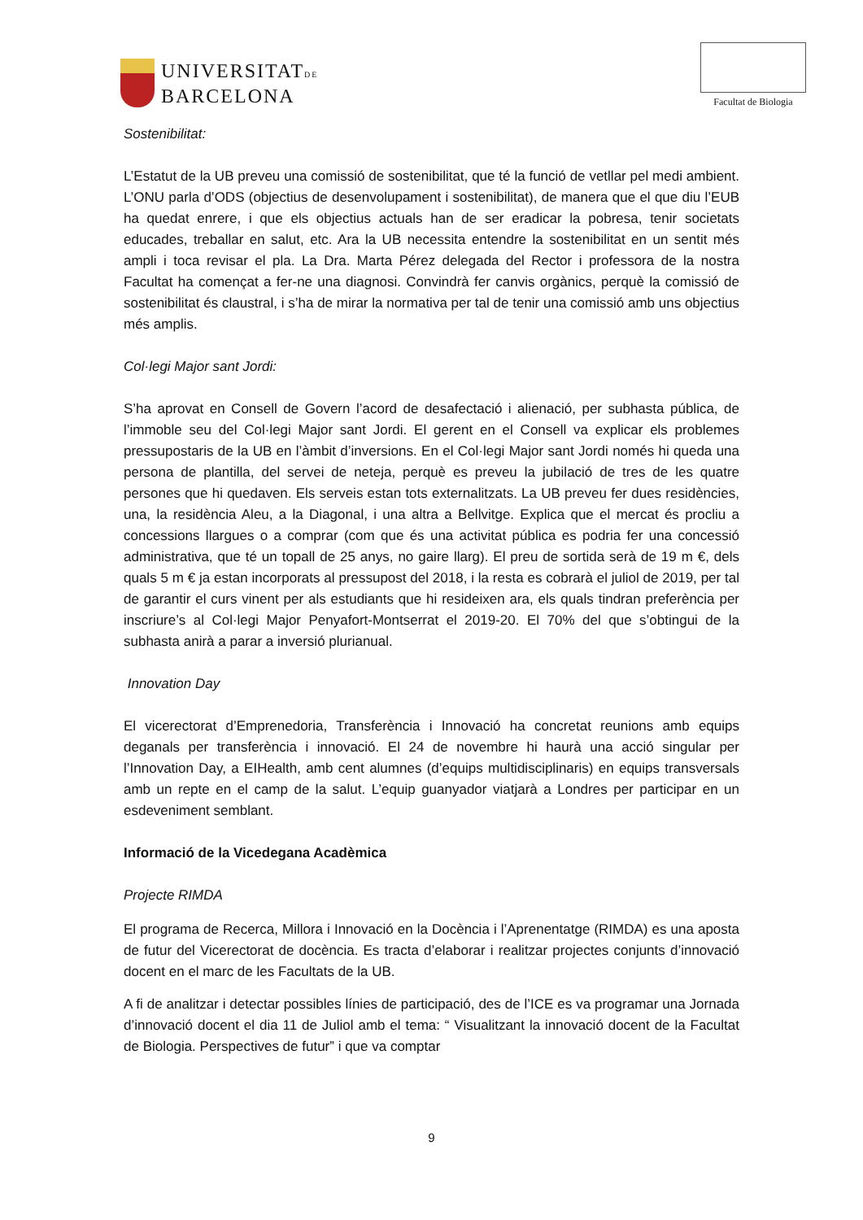UNIVERSITATDE
BARCELONA
Facultat de Biologia
Sostenibilitat:
L’Estatut de la UB preveu una comissió de sostenibilitat, que té la funció de vetllar pel medi ambient. L’ONU parla d’ODS (objectius de desenvolupament i sostenibilitat), de manera que el que diu l’EUB ha quedat enrere, i que els objectius actuals han de ser eradicar la pobresa, tenir societats educades, treballar en salut, etc. Ara la UB necessita entendre la sostenibilitat en un sentit més ampli i toca revisar el pla. La Dra. Marta Pérez delegada del Rector i professora de la nostra Facultat ha començat a fer-ne una diagnosi. Convindrà fer canvis orgànics, perquè la comissió de sostenibilitat és claustral, i s’ha de mirar la normativa per tal de tenir una comissió amb uns objectius més amplis.
Col·legi Major sant Jordi:
S’ha aprovat en Consell de Govern l’acord de desafectació i alienació, per subhasta pública, de l’immoble seu del Col·legi Major sant Jordi. El gerent en el Consell va explicar els problemes pressupostaris de la UB en l’àmbit d’inversions. En el Col·legi Major sant Jordi només hi queda una persona de plantilla, del servei de neteja, perquè es preveu la jubilació de tres de les quatre persones que hi quedaven. Els serveis estan tots externalitzats. La UB preveu fer dues residències, una, la residència Aleu, a la Diagonal, i una altra a Bellvitge. Explica que el mercat és procliu a concessions llargues o a comprar (com que és una activitat pública es podria fer una concessió administrativa, que té un topall de 25 anys, no gaire llarg). El preu de sortida serà de 19 m €, dels quals 5 m € ja estan incorporats al pressupost del 2018, i la resta es cobrarà el juliol de 2019, per tal de garantir el curs vinent per als estudiants que hi resideixen ara, els quals tindran preferència per inscriure’s al Col·legi Major Penyafort-Montserrat el 2019-20. El 70% del que s’obtingui de la subhasta anirà a parar a inversió plurianual.
Innovation Day
El vicerectorat d’Emprenedoria, Transferència i Innovació ha concretat reunions amb equips deganals per transferència i innovació. El 24 de novembre hi haurà una acció singular per l’Innovation Day, a EIHealth, amb cent alumnes (d’equips multidisciplinaris) en equips transversals amb un repte en el camp de la salut. L’equip guanyador viatjarà a Londres per participar en un esdeveniment semblant.
Informació de la Vicedegana Acadèmica
Projecte RIMDA
El programa de Recerca, Millora i Innovació en la Docència i l’Aprenentatge (RIMDA) es una aposta de futur del Vicerectorat de docència. Es tracta d’elaborar i realitzar projectes conjunts d’innovació docent en el marc de les Facultats de la UB.
A fi de analitzar i detectar possibles línies de participació, des de l’ICE es va programar una Jornada d’innovació docent el dia 11 de Juliol amb el tema: “ Visualitzant la innovació docent de la Facultat de Biologia. Perspectives de futur” i que va comptar
9